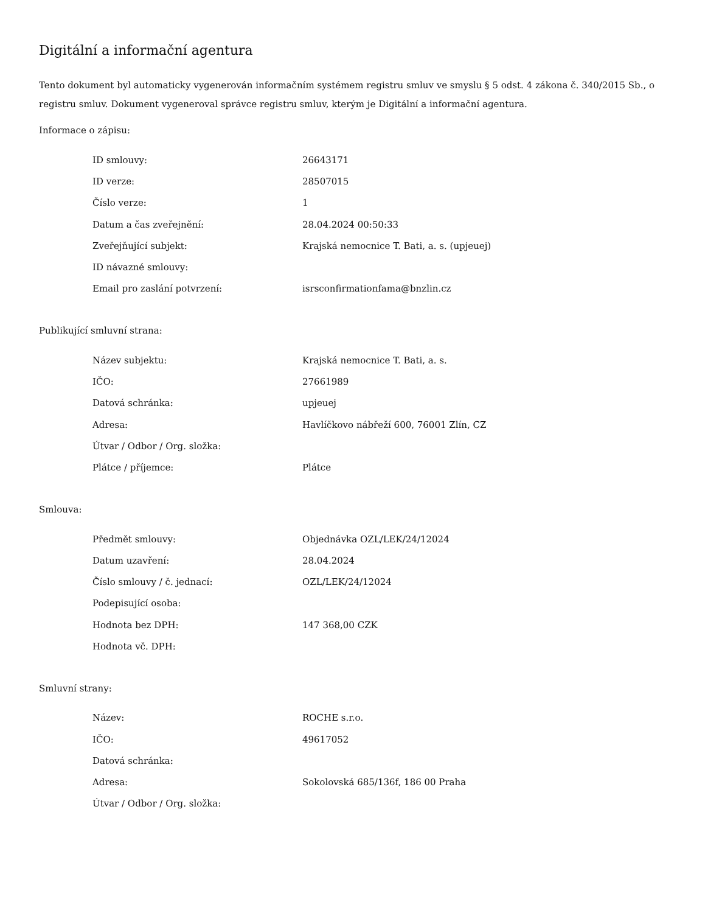Digitální a informační agentura
Tento dokument byl automaticky vygenerován informačním systémem registru smluv ve smyslu § 5 odst. 4 zákona č. 340/2015 Sb., o registru smluv. Dokument vygeneroval správce registru smluv, kterým je Digitální a informační agentura.
Informace o zápisu:
| ID smlouvy: | 26643171 |
| ID verze: | 28507015 |
| Číslo verze: | 1 |
| Datum a čas zveřejnění: | 28.04.2024 00:50:33 |
| Zveřejňující subjekt: | Krajská nemocnice T. Bati, a. s. (upjeuej) |
| ID návazné smlouvy: | |
| Email pro zaslání potvrzení: | isrsconfirmationfama@bnzlin.cz |
Publikující smluvní strana:
| Název subjektu: | Krajská nemocnice T. Bati, a. s. |
| IČO: | 27661989 |
| Datová schránka: | upjeuej |
| Adresa: | Havlíčkovo nábřeží 600, 76001 Zlín, CZ |
| Útvar / Odbor / Org. složka: | |
| Plátce / příjemce: | Plátce |
Smlouva:
| Předmět smlouvy: | Objednávka OZL/LEK/24/12024 |
| Datum uzavření: | 28.04.2024 |
| Číslo smlouvy / č. jednací: | OZL/LEK/24/12024 |
| Podepisující osoba: | |
| Hodnota bez DPH: | 147 368,00 CZK |
| Hodnota vč. DPH: | |
Smluvní strany:
| Název: | ROCHE s.r.o. |
| IČO: | 49617052 |
| Datová schránka: | |
| Adresa: | Sokolovská 685/136f, 186 00 Praha |
| Útvar / Odbor / Org. složka: | |